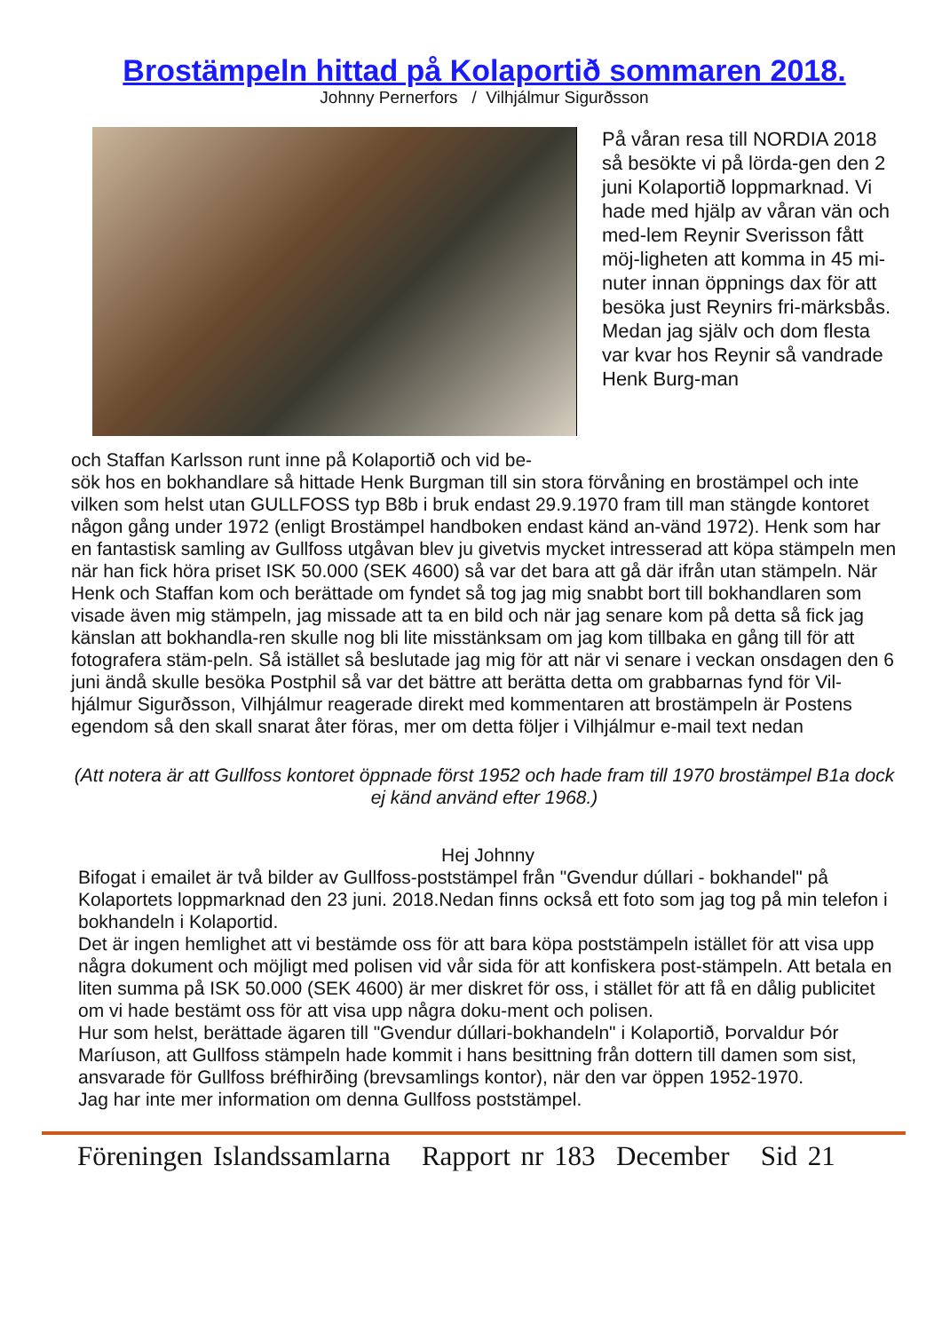Brostämpeln hittad på Kolaportið sommaren 2018.
Johnny Pernerfors / Vilhjálmur Sigurðsson
På våran resa till NORDIA 2018 så besökte vi på lörda-gen den 2 juni Kolaportið loppmarknad. Vi hade med hjälp av våran vän och med-lem Reynir Sverisson fått möj-ligheten att komma in 45 mi-nuter innan öppnings dax för att besöka just Reynirs fri-märksbås. Medan jag själv och dom flesta var kvar hos Reynir så vandrade Henk Burg-man
och Staffan Karlsson runt inne på Kolaportið och vid be-
sök hos en bokhandlare så hittade Henk Burgman till sin stora förvåning en brostämpel och inte vilken som helst utan GULLFOSS typ B8b i bruk endast 29.9.1970 fram till man stängde kontoret någon gång under 1972 (enligt Brostämpel handboken endast känd an-vänd 1972). Henk som har en fantastisk samling av Gullfoss utgåvan blev ju givetvis mycket intresserad att köpa stämpeln men när han fick höra priset ISK 50.000 (SEK 4600) så var det bara att gå där ifrån utan stämpeln. När Henk och Staffan kom och berättade om fyndet så tog jag mig snabbt bort till bokhandlaren som visade även mig stämpeln, jag missade att ta en bild och när jag senare kom på detta så fick jag känslan att bokhandla-ren skulle nog bli lite misstänksam om jag kom tillbaka en gång till för att fotografera stäm-peln. Så istället så beslutade jag mig för att när vi senare i veckan onsdagen den 6 juni ändå skulle besöka Postphil så var det bättre att berätta detta om grabbarnas fynd för Vil-hjálmur Sigurðsson, Vilhjálmur reagerade direkt med kommentaren att brostämpeln är Postens egendom så den skall snarat åter föras, mer om detta följer i Vilhjálmur e-mail text nedan
(Att notera är att Gullfoss kontoret öppnade först 1952 och hade fram till 1970 brostämpel B1a dock ej känd använd efter 1968.)
Hej Johnny
Bifogat i emailet är två bilder av Gullfoss-poststämpel från "Gvendur dúllari - bokhandel" på Kolaportets loppmarknad den 23 juni. 2018.Nedan finns också ett foto som jag tog på min telefon i bokhandeln i Kolaportid.
Det är ingen hemlighet att vi bestämde oss för att bara köpa poststämpeln istället för att visa upp några dokument och möjligt med polisen vid vår sida för att konfiskera post-stämpeln. Att betala en liten summa på ISK 50.000 (SEK 4600) är mer diskret för oss, i stället för att få en dålig publicitet om vi hade bestämt oss för att visa upp några doku-ment och polisen.
Hur som helst, berättade ägaren till "Gvendur dúllari-bokhandeln" i Kolaportið, Þorvaldur Þór Maríuson, att Gullfoss stämpeln hade kommit i hans besittning från dottern till damen som sist, ansvarade för Gullfoss bréfhirðing (brevsamlings kontor), när den var öppen 1952-1970.
Jag har inte mer information om denna Gullfoss poststämpel.
Föreningen Islandssamlarna Rapport nr 183 December Sid 21